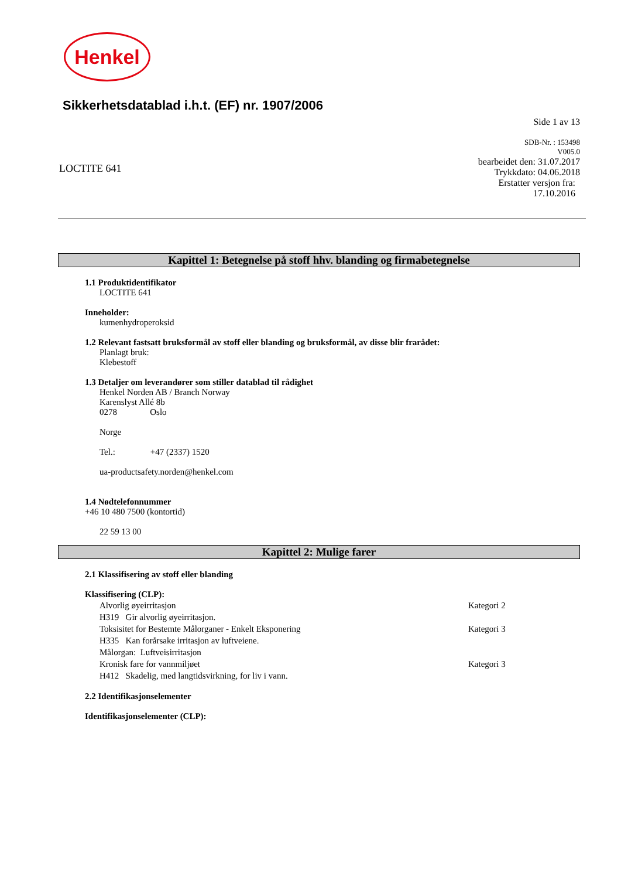Henkel
Sikkerhetsdatablad i.h.t. (EF) nr. 1907/2006
Side 1 av 13
LOCTITE 641
SDB-Nr. : 153498
V005.0
bearbeidet den: 31.07.2017
Trykkdato: 04.06.2018
Erstatter versjon fra:
17.10.2016
Kapittel 1: Betegnelse på stoff hhv. blanding og firmabetegnelse
1.1 Produktidentifikator
LOCTITE 641
Inneholder:
kumenhydroperoksid
1.2 Relevant fastsatt bruksformål av stoff eller blanding og bruksformål, av disse blir frarådet:
Planlagt bruk:
Klebestoff
1.3 Detaljer om leverandører som stiller datablad til rådighet
Henkel Norden AB / Branch Norway
Karenslyst Allé 8b
0278 Oslo
Norge
Tel.: +47 (2337) 1520
ua-productsafety.norden@henkel.com
1.4 Nødtelefonnummer
+46 10 480 7500 (kontortid)
22 59 13 00
Kapittel 2: Mulige farer
2.1 Klassifisering av stoff eller blanding
Klassifisering (CLP):
Alvorlig øyeirritasjon Kategori 2
H319 Gir alvorlig øyeirritasjon.
Toksisitet for Bestemte Målorganer - Enkelt Eksponering Kategori 3
H335 Kan forårsake irritasjon av luftveiene.
Målorgan: Luftveisirritasjon
Kronisk fare for vannmiljøet Kategori 3
H412 Skadelig, med langtidsvirkning, for liv i vann.
2.2 Identifikasjonselementer
Identifikasjonselementer (CLP):